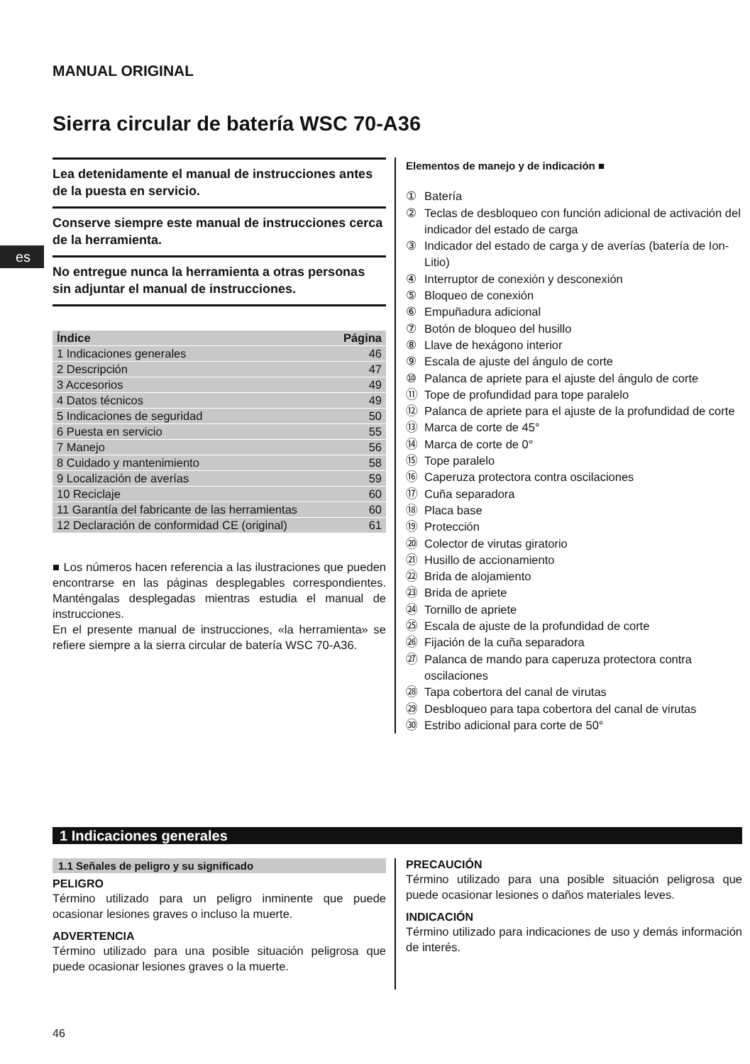MANUAL ORIGINAL
Sierra circular de batería WSC 70-A36
es
Lea detenidamente el manual de instrucciones antes de la puesta en servicio.
Conserve siempre este manual de instrucciones cerca de la herramienta.
No entregue nunca la herramienta a otras personas sin adjuntar el manual de instrucciones.
| Índice | Página |
| --- | --- |
| 1 Indicaciones generales | 46 |
| 2 Descripción | 47 |
| 3 Accesorios | 49 |
| 4 Datos técnicos | 49 |
| 5 Indicaciones de seguridad | 50 |
| 6 Puesta en servicio | 55 |
| 7 Manejo | 56 |
| 8 Cuidado y mantenimiento | 58 |
| 9 Localización de averías | 59 |
| 10 Reciclaje | 60 |
| 11 Garantía del fabricante de las herramientas | 60 |
| 12 Declaración de conformidad CE (original) | 61 |
■ Los números hacen referencia a las ilustraciones que pueden encontrarse en las páginas desplegables correspondientes. Manténgalas desplegadas mientras estudia el manual de instrucciones.
En el presente manual de instrucciones, «la herramienta» se refiere siempre a la sierra circular de batería WSC 70-A36.
Elementos de manejo y de indicación ■
① Batería
② Teclas de desbloqueo con función adicional de activación del indicador del estado de carga
③ Indicador del estado de carga y de averías (batería de Ion-Litio)
④ Interruptor de conexión y desconexión
⑤ Bloqueo de conexión
⑥ Empuñadura adicional
⑦ Botón de bloqueo del husillo
⑧ Llave de hexágono interior
⑨ Escala de ajuste del ángulo de corte
⑩ Palanca de apriete para el ajuste del ángulo de corte
⑪ Tope de profundidad para tope paralelo
⑫ Palanca de apriete para el ajuste de la profundidad de corte
⑬ Marca de corte de 45°
⑭ Marca de corte de 0°
⑮ Tope paralelo
⑯ Caperuza protectora contra oscilaciones
⑰ Cuña separadora
⑱ Placa base
⑲ Protección
⑳ Colector de virutas giratorio
㉑ Husillo de accionamiento
㉒ Brida de alojamiento
㉓ Brida de apriete
㉔ Tornillo de apriete
㉕ Escala de ajuste de la profundidad de corte
㉖ Fijación de la cuña separadora
㉗ Palanca de mando para caperuza protectora contra oscilaciones
㉘ Tapa cobertora del canal de virutas
㉙ Desbloqueo para tapa cobertora del canal de virutas
㉚ Estribo adicional para corte de 50°
1 Indicaciones generales
1.1 Señales de peligro y su significado
PELIGRO
Término utilizado para un peligro inminente que puede ocasionar lesiones graves o incluso la muerte.
ADVERTENCIA
Término utilizado para una posible situación peligrosa que puede ocasionar lesiones graves o la muerte.
PRECAUCIÓN
Término utilizado para una posible situación peligrosa que puede ocasionar lesiones o daños materiales leves.
INDICACIÓN
Término utilizado para indicaciones de uso y demás información de interés.
46